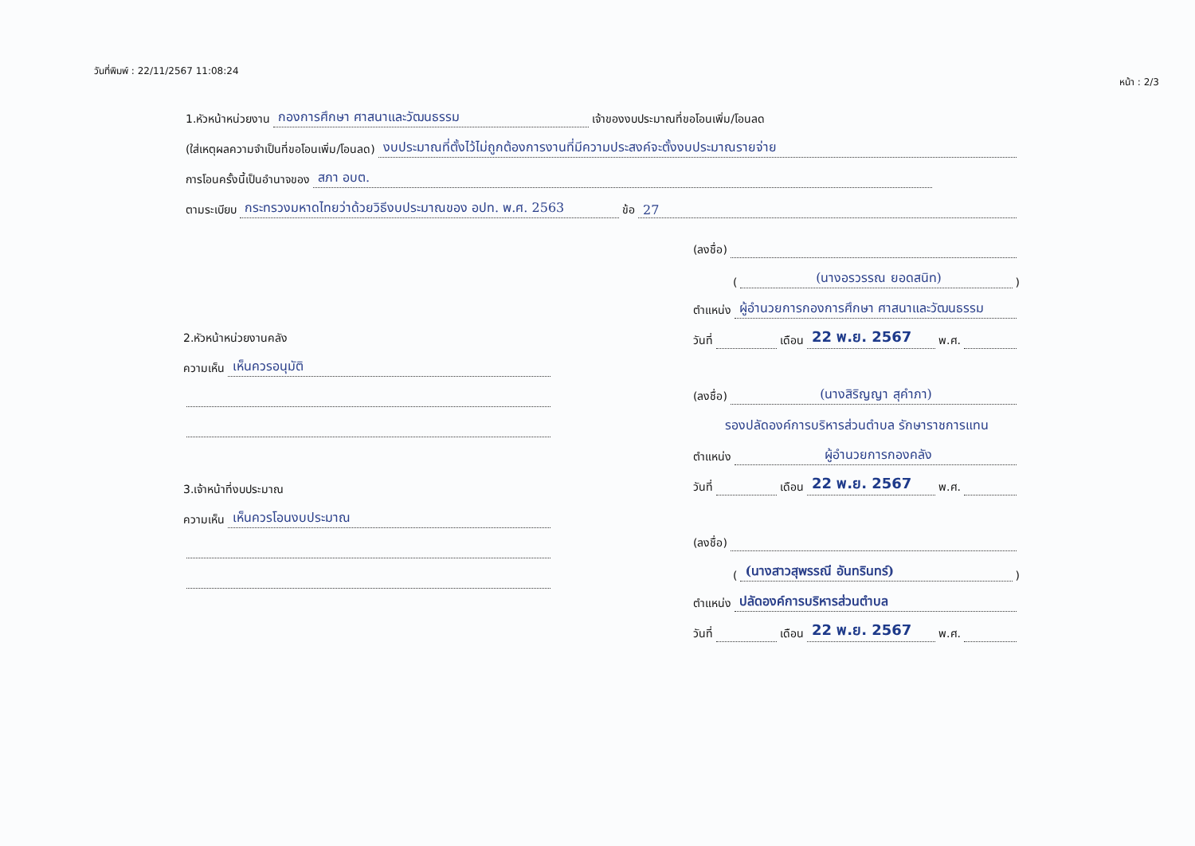วันที่พิมพ์ : 22/11/2567 11:08:24 หน้า : 2/3
1.หัวหน้าหน่วยงาน กองการศึกษา ศาสนาและวัฒนธรรม เจ้าของงบประมาณที่ขอโอนเพิ่ม/โอนลด
(ใส่เหตุผลความจำเป็นที่ขอโอนเพิ่ม/โอนลด) งบประมาณที่ตั้งไว้ไม่ถูกต้องการงานที่มีความประสงค์จะตั้งงบประมาณรายจ่าย
การโอนครั้งนี้เป็นอำนาจของ สภา อบต.
ตามระเบียบ กระทรวงมหาดไทยว่าด้วยวิธีงบประมาณของ อปท. พ.ศ. 2563 ข้อ 27
2.หัวหน้าหน่วยงานคลัง
ความเห็น เห็นควรอนุมัติ
3.เจ้าหน้าที่งบประมาณ
ความเห็น เห็นควรโอนงบประมาณ
(ลงชื่อ)
((นางอรวรรณ ยอดสนิท))
ตำแหน่ง ผู้อำนวยการกองการศึกษา ศาสนาและวัฒนธรรม
วันที่ เดือน 22 พ.ย. 2567 พ.ศ.
(ลงชื่อ) (นางสิริญญา สุคำภา)
รองปลัดองค์การบริหารส่วนตำบล รักษาราชการแทน
ตำแหน่ง ผู้อำนวยการกองคลัง
วันที่ เดือน 22 พ.ย. 2567 พ.ศ.
(ลงชื่อ)
((นางสาวสุพรรณี อันทรินทร์))
ตำแหน่ง ปลัดองค์การบริหารส่วนตำบล
วันที่ เดือน 22 พ.ย. 2567 พ.ศ.